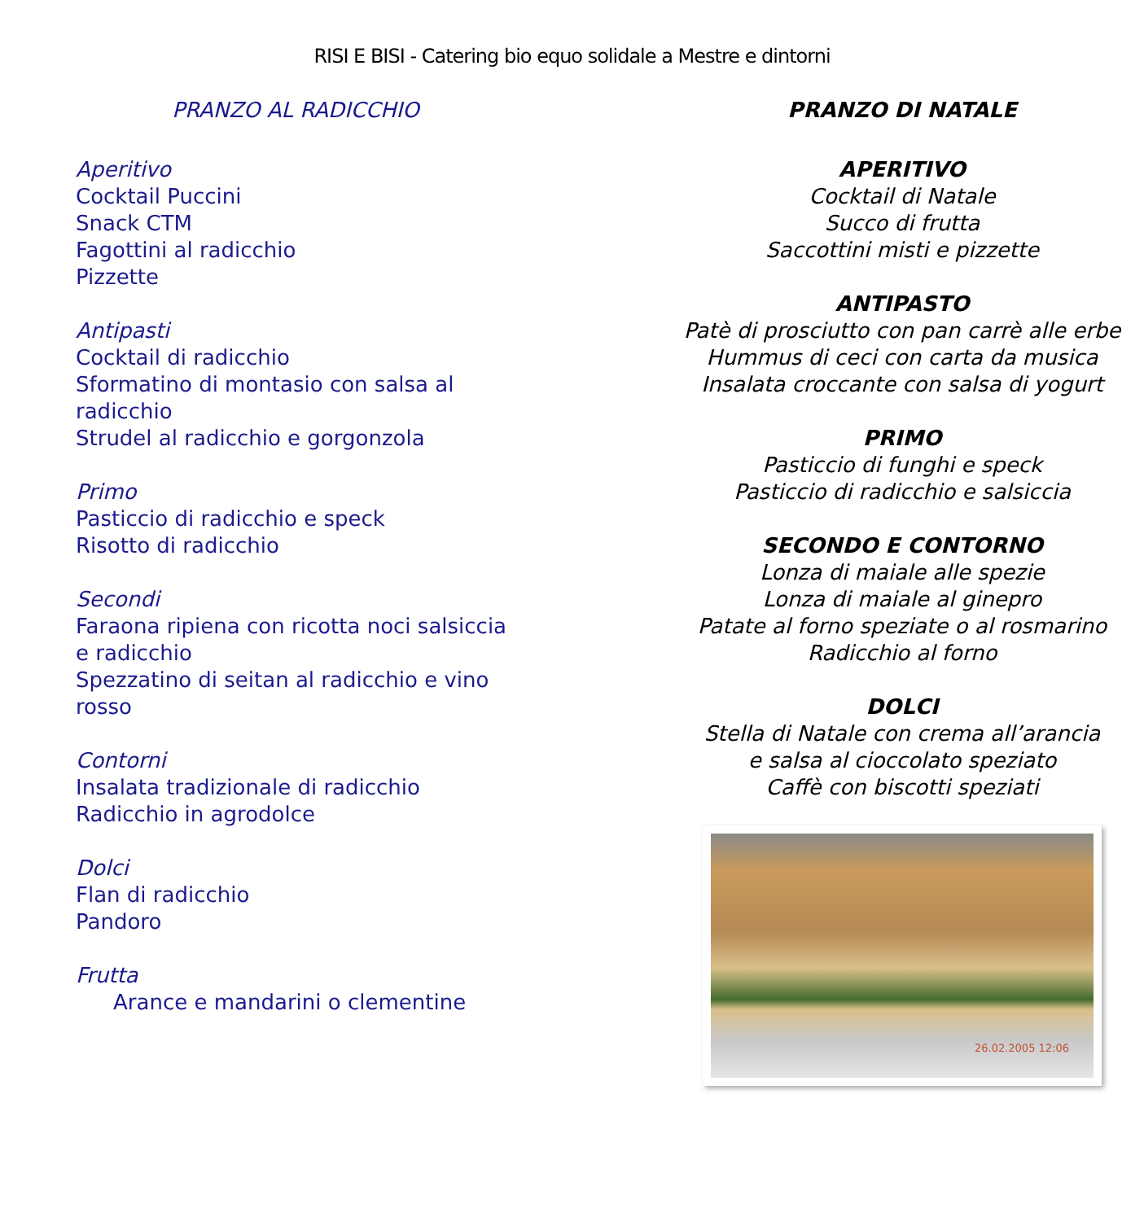RISI E BISI - Catering bio equo solidale a Mestre e dintorni
PRANZO AL RADICCHIO
Aperitivo
Cocktail Puccini
Snack CTM
Fagottini al radicchio
Pizzette
Antipasti
Cocktail di radicchio
Sformatino di montasio con salsa al
radicchio
Strudel al radicchio e gorgonzola
Primo
Pasticcio di radicchio e speck
Risotto di radicchio
Secondi
Faraona ripiena con ricotta noci salsiccia
e radicchio
Spezzatino di seitan al radicchio e vino
rosso
Contorni
Insalata tradizionale di radicchio
Radicchio in agrodolce
Dolci
Flan di radicchio
Pandoro
Frutta
Arance e mandarini o clementine
PRANZO DI NATALE
APERITIVO
Cocktail di Natale
Succo di frutta
Saccottini misti e pizzette
ANTIPASTO
Patè di prosciutto con pan carrè alle erbe
Hummus di ceci con carta da musica
Insalata croccante con salsa di yogurt
PRIMO
Pasticcio di funghi e speck
Pasticcio di radicchio e salsiccia
SECONDO E CONTORNO
Lonza di maiale alle spezie
Lonza di maiale al ginepro
Patate al forno speziate o al rosmarino
Radicchio al forno
DOLCI
Stella di Natale con crema all’arancia
e salsa al cioccolato speziato
Caffè con biscotti speziati
26.02.2005 12:06